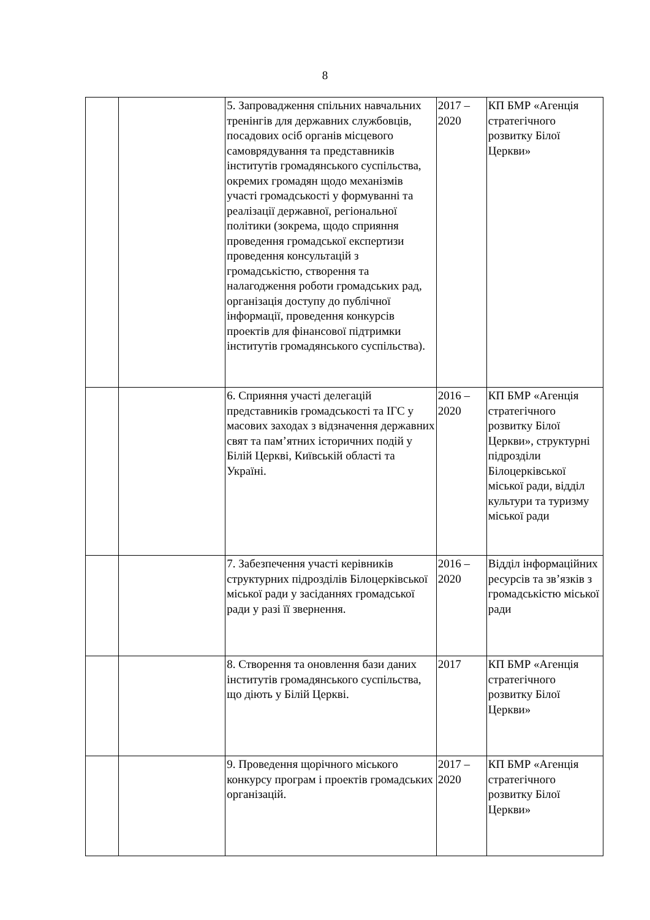8
| | | 5. Запровадження спільних навчальних тренінгів для державних службовців, посадових осіб органів місцевого самоврядування та представників інститутів громадянського суспільства, окремих громадян щодо механізмів участі громадськості у формуванні та реалізації державної, регіональної політики (зокрема, щодо сприяння проведення громадської експертизи проведення консультацій з громадськістю, створення та налагодження роботи громадських рад, організація доступу до публічної інформації, проведення конкурсів проектів для фінансової підтримки інститутів громадянського суспільства). | 2017 – 2020 | КП БМР «Агенція стратегічного розвитку Білої Церкви» |
| | | 6. Сприяння участі делегацій представників громадськості та ІГС у масових заходах з відзначення державних свят та пам’ятних історичних подій у Білій Церкві, Київській області та Україні. | 2016 – 2020 | КП БМР «Агенція стратегічного розвитку Білої Церкви», структурні підрозділи Білоцерківської міської ради, відділ культури та туризму міської ради |
| | | 7. Забезпечення участі керівників структурних підрозділів Білоцерківської міської ради у засіданнях громадської ради у разі її звернення. | 2016 – 2020 | Відділ інформаційних ресурсів та зв’язків з громадськістю міської ради |
| | | 8. Створення та оновлення бази даних інститутів громадянського суспільства, що діють у Білій Церкві. | 2017 | КП БМР «Агенція стратегічного розвитку Білої Церкви» |
| | | 9. Проведення щорічного міського конкурсу програм і проектів громадських організацій. | 2017 – 2020 | КП БМР «Агенція стратегічного розвитку Білої Церкви» |